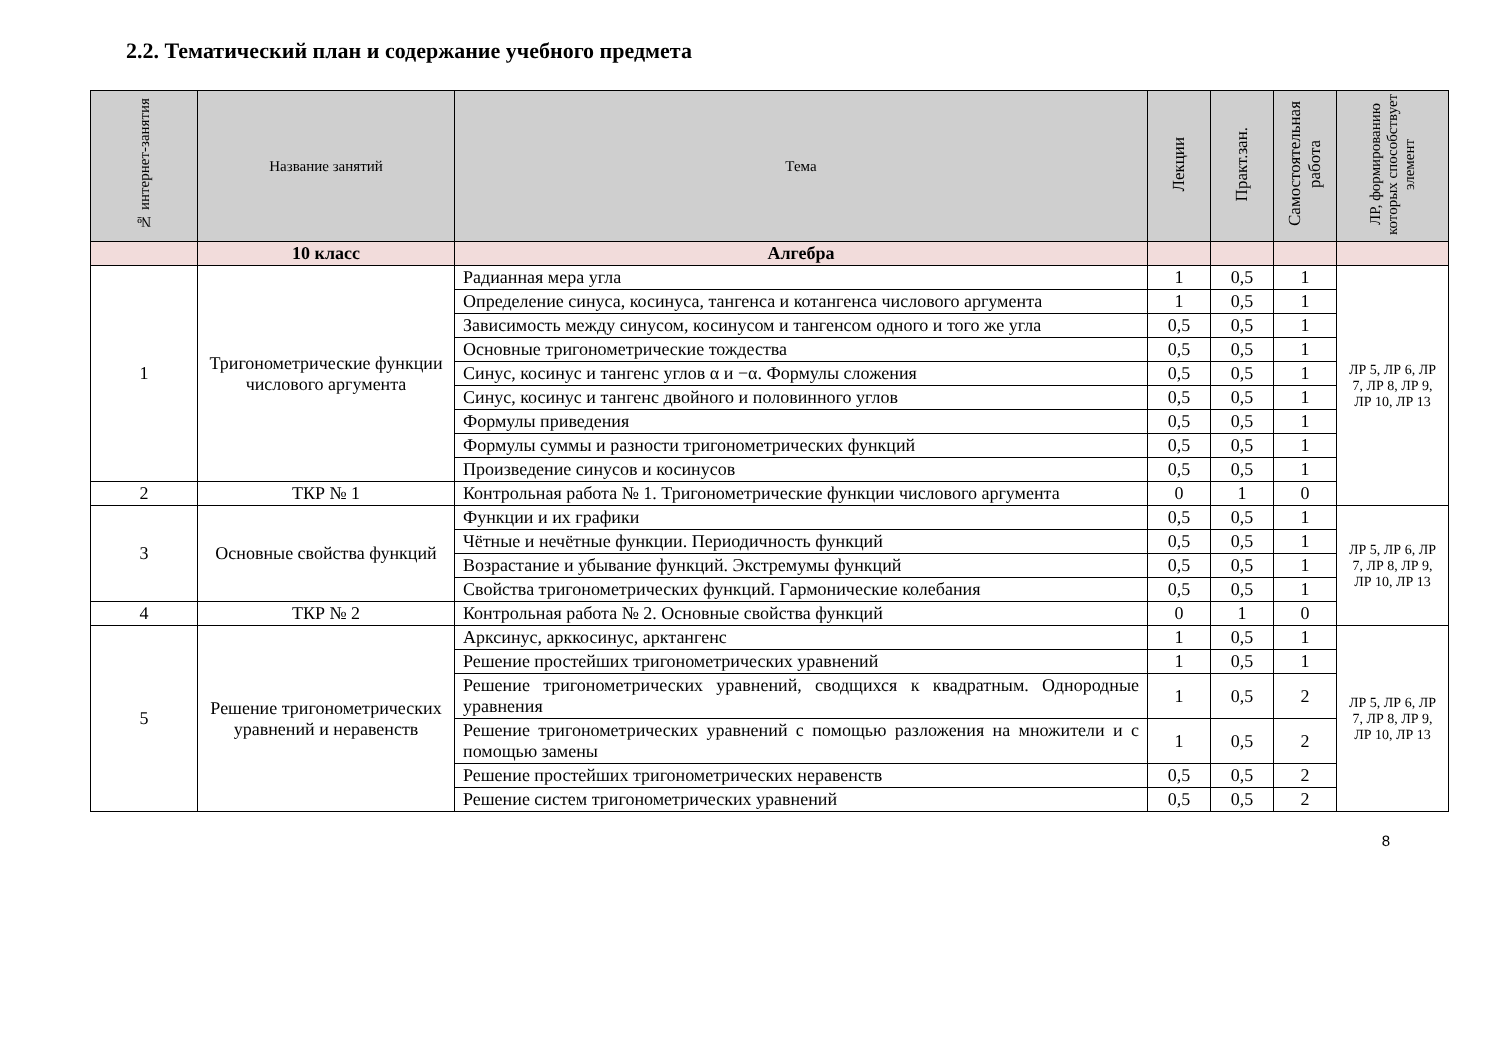2.2. Тематический план и содержание учебного предмета
| № интернет-занятия | Название занятий | Тема | Лекции | Практ.зан. | Самостоятельная работа | ЛР, формированию которых способствует элемент |
| --- | --- | --- | --- | --- | --- | --- |
| | 10 класс | Алгебра | | | | |
| 1 | Тригонометрические функции числового аргумента | Радианная мера угла | 1 | 0,5 | 1 | ЛР 5, ЛР 6, ЛР 7, ЛР 8, ЛР 9, ЛР 10, ЛР 13 |
| | | Определение синуса, косинуса, тангенса и котангенса числового аргумента | 1 | 0,5 | 1 | |
| | | Зависимость между синусом, косинусом и тангенсом одного и того же угла | 0,5 | 0,5 | 1 | |
| | | Основные тригонометрические тождества | 0,5 | 0,5 | 1 | |
| | | Синус, косинус и тангенс углов α и −α. Формулы сложения | 0,5 | 0,5 | 1 | |
| | | Синус, косинус и тангенс двойного и половинного углов | 0,5 | 0,5 | 1 | |
| | | Формулы приведения | 0,5 | 0,5 | 1 | |
| | | Формулы суммы и разности тригонометрических функций | 0,5 | 0,5 | 1 | |
| | | Произведение синусов и косинусов | 0,5 | 0,5 | 1 | |
| 2 | ТКР № 1 | Контрольная работа № 1. Тригонометрические функции числового аргумента | 0 | 1 | 0 | |
| 3 | Основные свойства функций | Функции и их графики | 0,5 | 0,5 | 1 | ЛР 5, ЛР 6, ЛР 7, ЛР 8, ЛР 9, ЛР 10, ЛР 13 |
| | | Чётные и нечётные функции. Периодичность функций | 0,5 | 0,5 | 1 | |
| | | Возрастание и убывание функций. Экстремумы функций | 0,5 | 0,5 | 1 | |
| | | Свойства тригонометрических функций. Гармонические колебания | 0,5 | 0,5 | 1 | |
| 4 | ТКР № 2 | Контрольная работа № 2. Основные свойства функций | 0 | 1 | 0 | |
| 5 | Решение тригонометрических уравнений и неравенств | Арксинус, арккосинус, арктангенс | 1 | 0,5 | 1 | ЛР 5, ЛР 6, ЛР 7, ЛР 8, ЛР 9, ЛР 10, ЛР 13 |
| | | Решение простейших тригонометрических уравнений | 1 | 0,5 | 1 | |
| | | Решение тригонометрических уравнений, сводщихся к квадратным. Однородные уравнения | 1 | 0,5 | 2 | |
| | | Решение тригонометрических уравнений с помощью разложения на множители и с помощью замены | 1 | 0,5 | 2 | |
| | | Решение простейших тригонометрических неравенств | 0,5 | 0,5 | 2 | |
| | | Решение систем тригонометрических уравнений | 0,5 | 0,5 | 2 | |
8